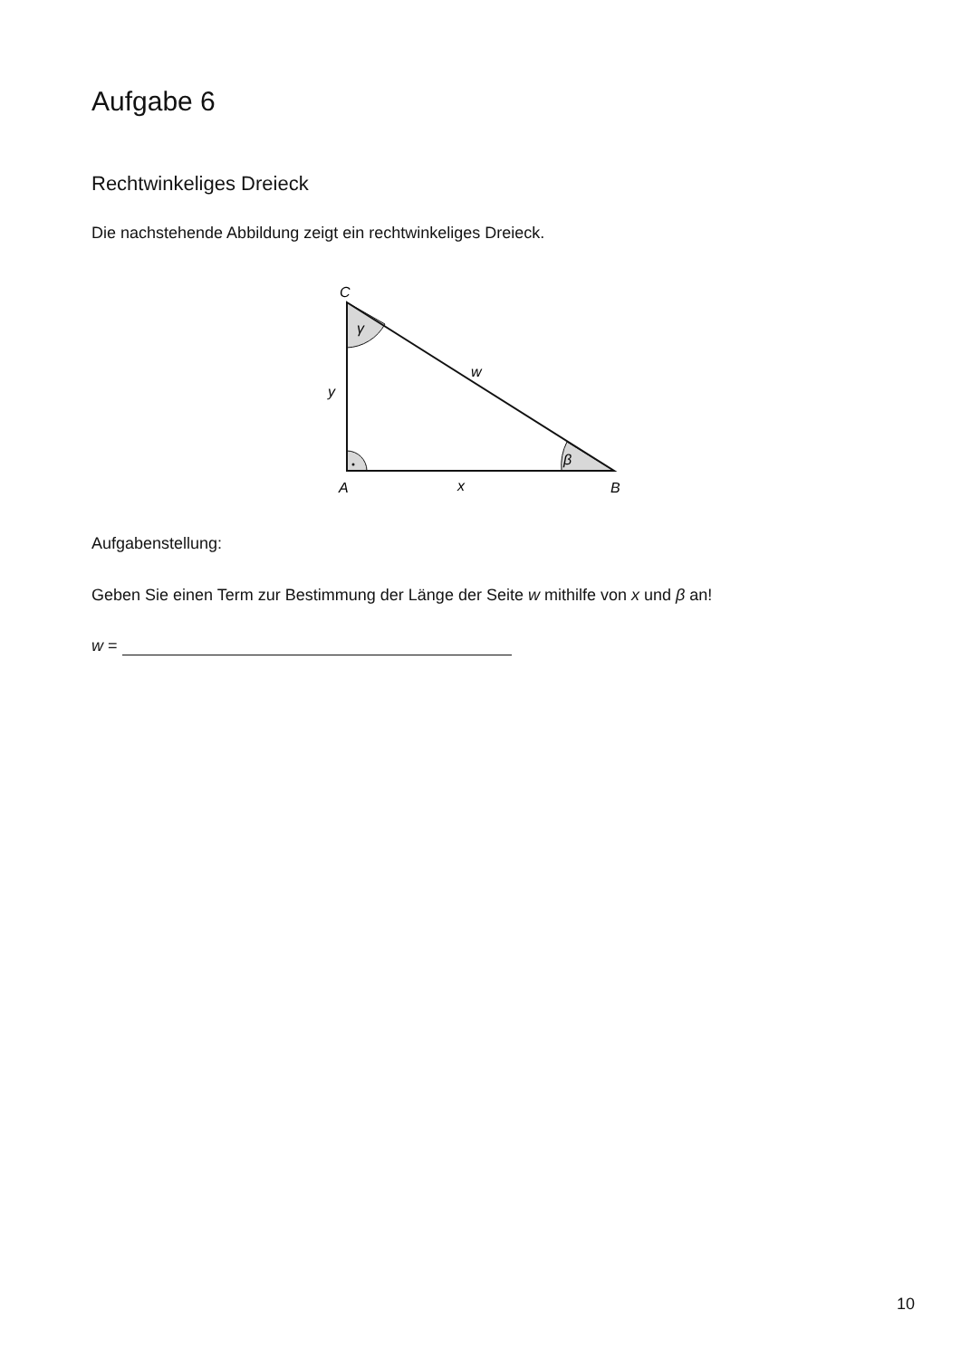Aufgabe 6
Rechtwinkeliges Dreieck
Die nachstehende Abbildung zeigt ein rechtwinkeliges Dreieck.
C
γ
w
y
β
A
x
B
Aufgabenstellung:
Geben Sie einen Term zur Bestimmung der Länge der Seite w mithilfe von x und β an!
w =
10